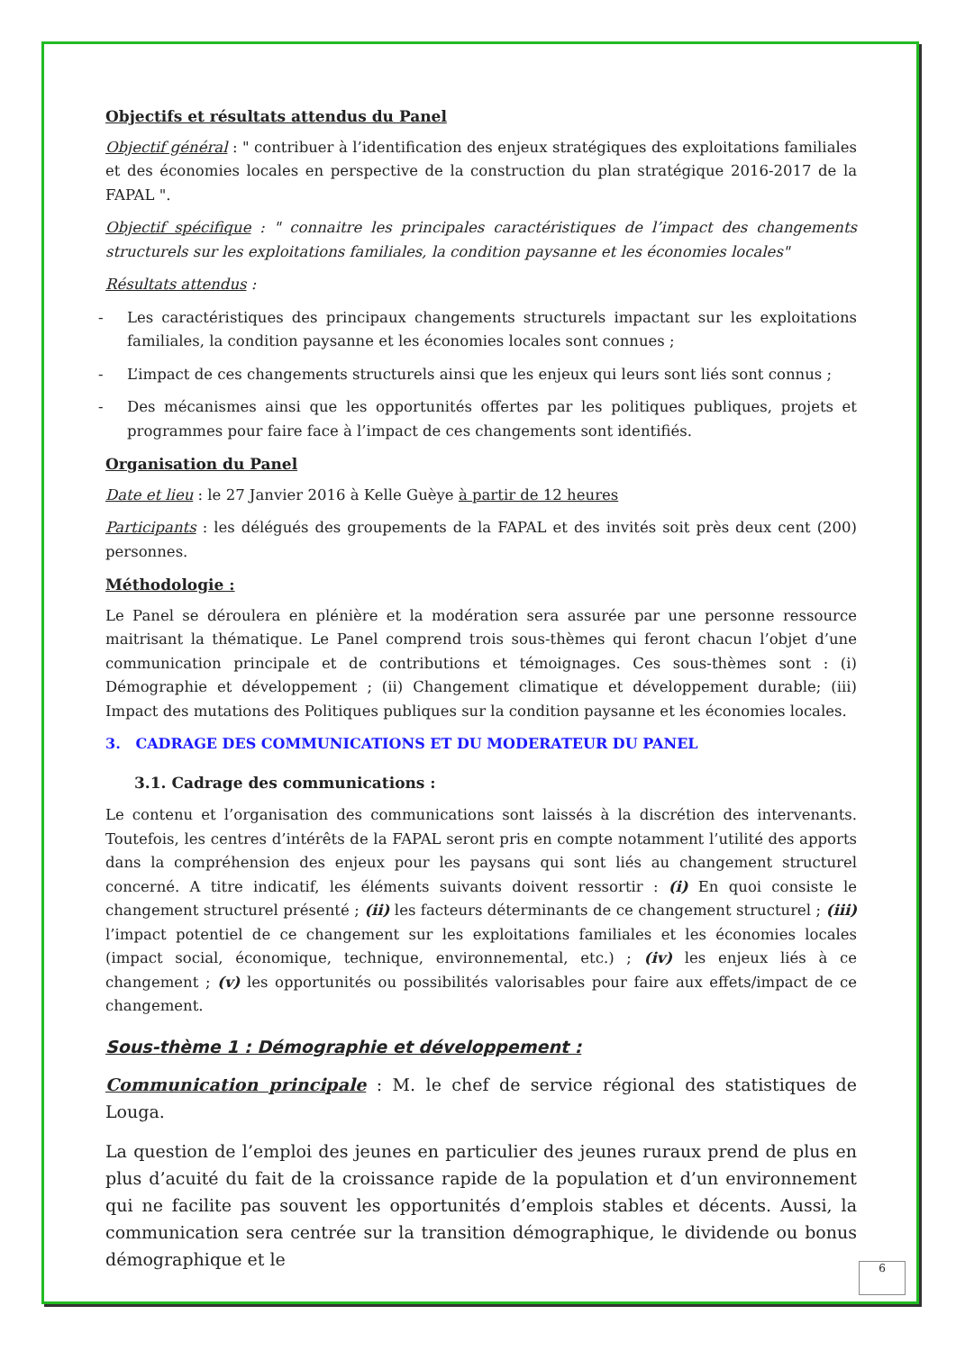Objectifs et résultats attendus du Panel
Objectif général : " contribuer à l’identification des enjeux stratégiques des exploitations familiales et des économies locales en perspective de la construction du plan stratégique 2016-2017 de la FAPAL ".
Objectif spécifique : " connaitre les principales caractéristiques de l’impact des changements structurels sur les exploitations familiales, la condition paysanne et les économies locales"
Résultats attendus :
- Les caractéristiques des principaux changements structurels impactant sur les exploitations familiales, la condition paysanne et les économies locales sont connues ;
- L’impact de ces changements structurels ainsi que les enjeux qui leurs sont liés sont connus ;
- Des mécanismes ainsi que les opportunités offertes par les politiques publiques, projets et programmes pour faire face à l’impact de ces changements sont identifiés.
Organisation du Panel
Date et lieu : le 27 Janvier 2016 à Kelle Guèye à partir de 12 heures
Participants : les délégués des groupements de la FAPAL et des invités soit près deux cent (200) personnes.
Méthodologie :
Le Panel se déroulera en plénière et la modération sera assurée par une personne ressource maitrisant la thématique. Le Panel comprend trois sous-thèmes qui feront chacun l’objet d’une communication principale et de contributions et témoignages. Ces sous-thèmes sont : (i) Démographie et développement ; (ii) Changement climatique et développement durable; (iii) Impact des mutations des Politiques publiques sur la condition paysanne et les économies locales.
3. CADRAGE DES COMMUNICATIONS ET DU MODERATEUR DU PANEL
3.1. Cadrage des communications :
Le contenu et l’organisation des communications sont laissés à la discrétion des intervenants. Toutefois, les centres d’intérêts de la FAPAL seront pris en compte notamment l’utilité des apports dans la compréhension des enjeux pour les paysans qui sont liés au changement structurel concerné. A titre indicatif, les éléments suivants doivent ressortir : (i) En quoi consiste le changement structurel présenté ; (ii) les facteurs déterminants de ce changement structurel ; (iii) l’impact potentiel de ce changement sur les exploitations familiales et les économies locales (impact social, économique, technique, environnemental, etc.) ; (iv) les enjeux liés à ce changement ; (v) les opportunités ou possibilités valorisables pour faire aux effets/impact de ce changement.
Sous-thème 1 : Démographie et développement :
Communication principale : M. le chef de service régional des statistiques de Louga.
La question de l’emploi des jeunes en particulier des jeunes ruraux prend de plus en plus d’acuité du fait de la croissance rapide de la population et d’un environnement qui ne facilite pas souvent les opportunités d’emplois stables et décents. Aussi, la communication sera centrée sur la transition démographique, le dividende ou bonus démographique et le
6